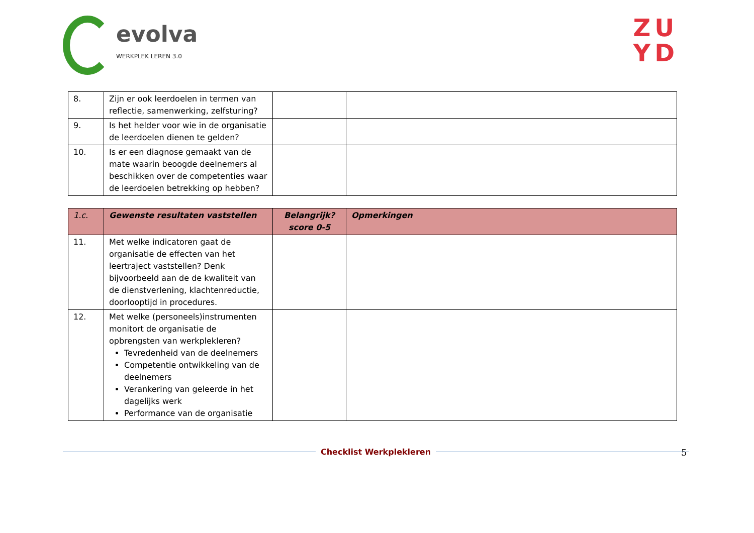evolva
WERKPLEK LEREN 3.0
ZU
YD
| 8. | Zijn er ook leerdoelen in termen van reflectie, samenwerking, zelfsturing? | | |
| 9. | Is het helder voor wie in de organisatie de leerdoelen dienen te gelden? | | |
| 10. | Is er een diagnose gemaakt van de mate waarin beoogde deelnemers al beschikken over de competenties waar de leerdoelen betrekking op hebben? | | |
| 1.c. | Gewenste resultaten vaststellen | Belangrijk? score 0-5 | Opmerkingen |
| --- | --- | --- | --- |
| 11. | Met welke indicatoren gaat de organisatie de effecten van het leertraject vaststellen? Denk bijvoorbeeld aan de de kwaliteit van de dienstverlening, klachtenreductie, doorlooptijd in procedures. | | |
| 12. | Met welke (personeels)instrumenten monitort de organisatie de opbrengsten van werkplekleren? Tevredenheid van de deelnemers Competentie ontwikkeling van de deelnemers Verankering van geleerde in het dagelijks werk Performance van de organisatie | | |
5
Checklist Werkplekleren